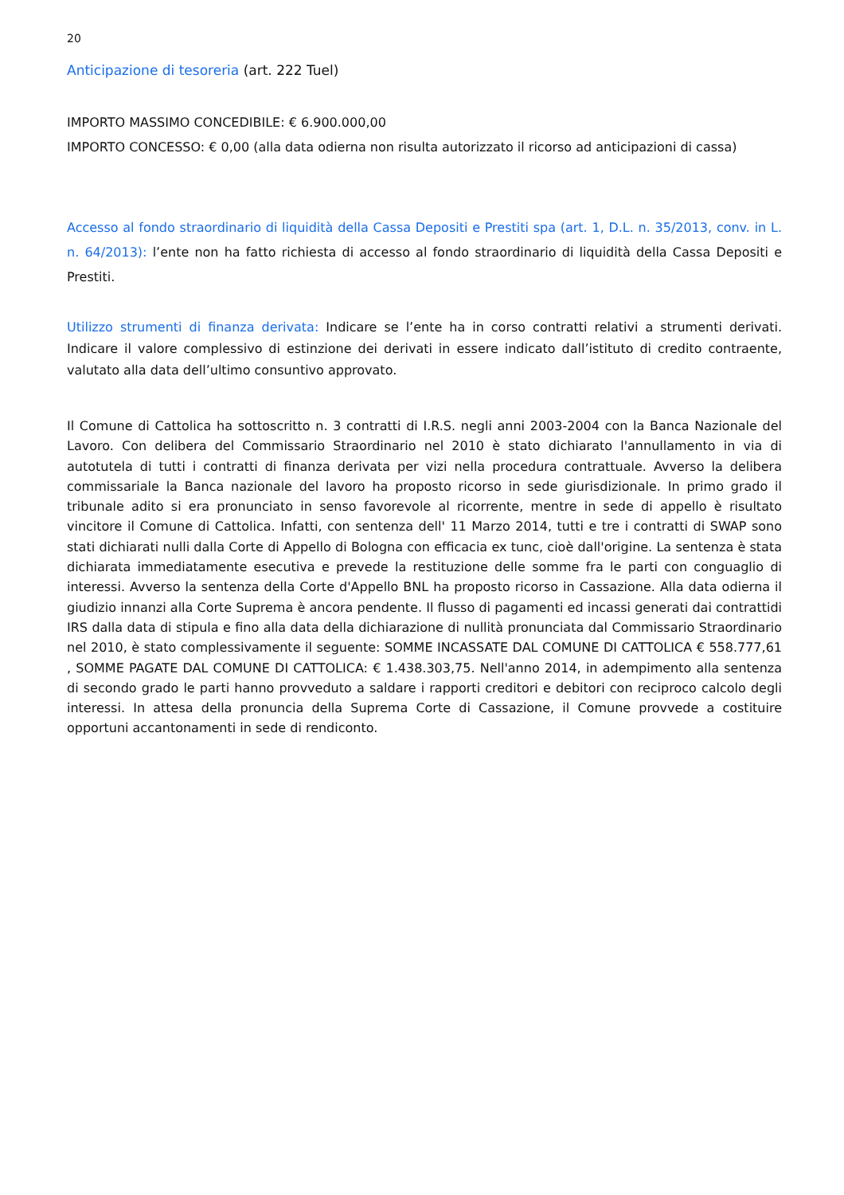20
Anticipazione di tesoreria (art. 222 Tuel)
IMPORTO MASSIMO CONCEDIBILE: € 6.900.000,00
IMPORTO CONCESSO: € 0,00 (alla data odierna non risulta autorizzato il ricorso ad anticipazioni di cassa)
Accesso al fondo straordinario di liquidità della Cassa Depositi e Prestiti spa (art. 1, D.L. n. 35/2013, conv. in L. n. 64/2013): l’ente non ha fatto richiesta di accesso al fondo straordinario di liquidità della Cassa Depositi e Prestiti.
Utilizzo strumenti di finanza derivata: Indicare se l’ente ha in corso contratti relativi a strumenti derivati. Indicare il valore complessivo di estinzione dei derivati in essere indicato dall’istituto di credito contraente, valutato alla data dell’ultimo consuntivo approvato.
Il Comune di Cattolica ha sottoscritto n. 3 contratti di I.R.S. negli anni 2003-2004 con la Banca Nazionale del Lavoro. Con delibera del Commissario Straordinario nel 2010 è stato dichiarato l'annullamento in via di autotutela di tutti i contratti di finanza derivata per vizi nella procedura contrattuale. Avverso la delibera commissariale la Banca nazionale del lavoro ha proposto ricorso in sede giurisdizionale. In primo grado il tribunale adito si era pronunciato in senso favorevole al ricorrente, mentre in sede di appello è risultato vincitore il Comune di Cattolica. Infatti, con sentenza dell' 11 Marzo 2014, tutti e tre i contratti di SWAP sono stati dichiarati nulli dalla Corte di Appello di Bologna con efficacia ex tunc, cioè dall'origine. La sentenza è stata dichiarata immediatamente esecutiva e prevede la restituzione delle somme fra le parti con conguaglio di interessi. Avverso la sentenza della Corte d'Appello BNL ha proposto ricorso in Cassazione. Alla data odierna il giudizio innanzi alla Corte Suprema è ancora pendente. Il flusso di pagamenti ed incassi generati dai contrattidi IRS dalla data di stipula e fino alla data della dichiarazione di nullità pronunciata dal Commissario Straordinario nel 2010, è stato complessivamente il seguente: SOMME INCASSATE DAL COMUNE DI CATTOLICA € 558.777,61 , SOMME PAGATE DAL COMUNE DI CATTOLICA: € 1.438.303,75. Nell'anno 2014, in adempimento alla sentenza di secondo grado le parti hanno provveduto a saldare i rapporti creditori e debitori con reciproco calcolo degli interessi. In attesa della pronuncia della Suprema Corte di Cassazione, il Comune provvede a costituire opportuni accantonamenti in sede di rendiconto.